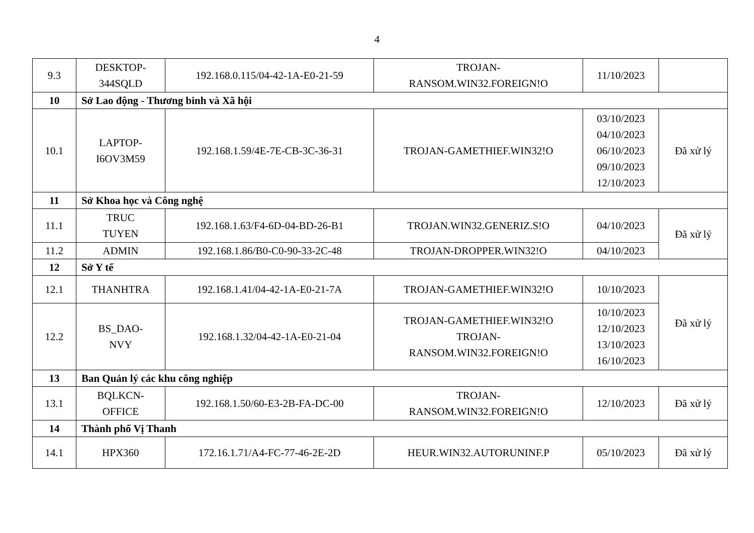4
| 9.3 | DESKTOP- 344SQLD | 192.168.0.115/04-42-1A-E0-21-59 | TROJAN- RANSOM.WIN32.FOREIGN!O | 11/10/2023 | |
| 10 | Sở Lao động - Thương binh và Xã hội | | | | |
| 10.1 | LAPTOP- I6OV3M59 | 192.168.1.59/4E-7E-CB-3C-36-31 | TROJAN-GAMETHIEF.WIN32!O | 03/10/2023 04/10/2023 06/10/2023 09/10/2023 12/10/2023 | Đã xử lý |
| 11 | Sở Khoa học và Công nghệ | | | | |
| 11.1 | TRUC TUYEN | 192.168.1.63/F4-6D-04-BD-26-B1 | TROJAN.WIN32.GENERIZ.S!O | 04/10/2023 | Đã xử lý |
| 11.2 | ADMIN | 192.168.1.86/B0-C0-90-33-2C-48 | TROJAN-DROPPER.WIN32!O | 04/10/2023 | |
| 12 | Sở Y tế | | | | |
| 12.1 | THANHTRA | 192.168.1.41/04-42-1A-E0-21-7A | TROJAN-GAMETHIEF.WIN32!O | 10/10/2023 | Đã xử lý |
| 12.2 | BS_DAO- NVY | 192.168.1.32/04-42-1A-E0-21-04 | TROJAN-GAMETHIEF.WIN32!O TROJAN- RANSOM.WIN32.FOREIGN!O | 10/10/2023 12/10/2023 13/10/2023 16/10/2023 | |
| 13 | Ban Quản lý các khu công nghiệp | | | | |
| 13.1 | BQLKCN- OFFICE | 192.168.1.50/60-E3-2B-FA-DC-00 | TROJAN- RANSOM.WIN32.FOREIGN!O | 12/10/2023 | Đã xử lý |
| 14 | Thành phố Vị Thanh | | | | |
| 14.1 | HPX360 | 172.16.1.71/A4-FC-77-46-2E-2D | HEUR.WIN32.AUTORUNINF.P | 05/10/2023 | Đã xử lý |